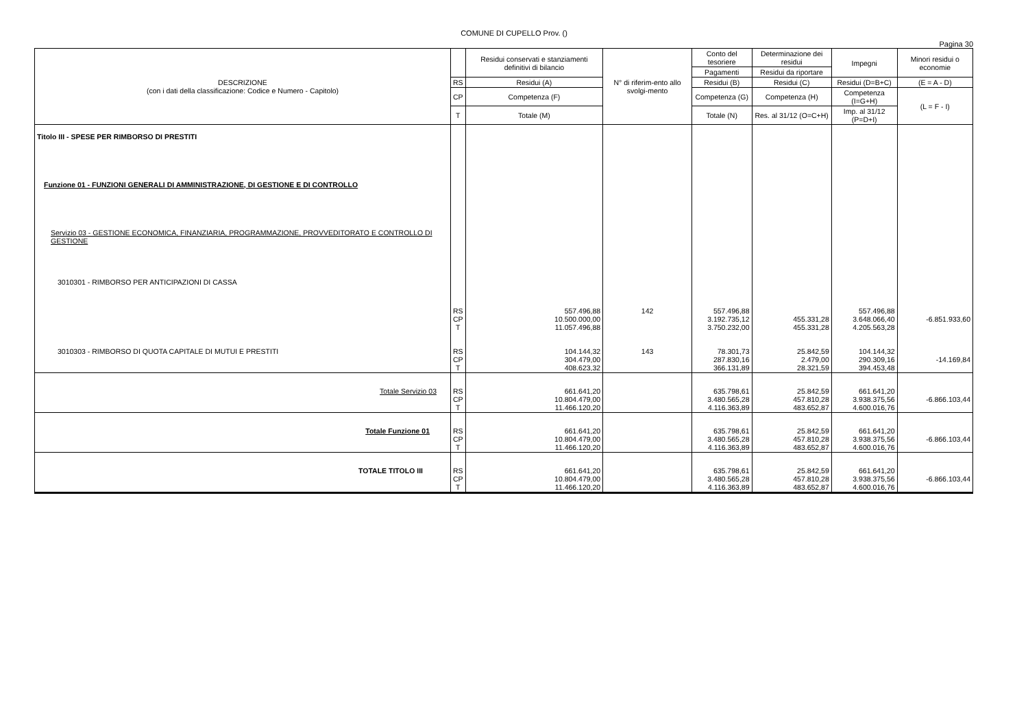COMUNE DI CUPELLO Prov. ()
Pagina 30
| DESCRIZIONE (con i dati della classificazione: Codice e Numero - Capitolo) | | Residui conservati e stanziamenti definitivi di bilancio | N° di riferim-ento allo svolgi-mento | Conto del tesoriere | Determinazione dei residui | Impegni | Minori residui o economie |
| --- | --- | --- | --- | --- | --- | --- | --- |
| | | | | Pagamenti | Residui da riportare | | |
| | RS | Residui (A) | | Residui (B) | Residui (C) | Residui (D=B+C) | (E = A - D) |
| | CP | Competenza (F) | | Competenza (G) | Competenza (H) | Competenza (I=G+H) | (L = F - I) |
| | T | Totale (M) | | Totale (N) | Res. al 31/12 (O=C+H) | Imp. al 31/12 (P=D+I) | |
| Titolo III - SPESE PER RIMBORSO DI PRESTITI Funzione 01 - FUNZIONI GENERALI DI AMMINISTRAZIONE, DI GESTIONE E DI CONTROLLO Servizio 03 - GESTIONE ECONOMICA, FINANZIARIA, PROGRAMMAZIONE, PROVVEDITORATO E CONTROLLO DI GESTIONE 3010301 - RIMBORSO PER ANTICIPAZIONI DI CASSA | RS CP T | 557.496,88 10.500.000,00 11.057.496,88 | 142 | 557.496,88 3.192.735,12 3.750.232,00 | 455.331,28 455.331,28 | 557.496,88 3.648.066,40 4.205.563,28 | -6.851.933,60 |
| 3010303 - RIMBORSO DI QUOTA CAPITALE DI MUTUI E PRESTITI | RS CP T | 104.144,32 304.479,00 408.623,32 | 143 | 78.301,73 287.830,16 366.131,89 | 25.842,59 2.479,00 28.321,59 | 104.144,32 290.309,16 394.453,48 | -14.169,84 |
| Totale Servizio 03 | RS CP T | 661.641,20 10.804.479,00 11.466.120,20 | | 635.798,61 3.480.565,28 4.116.363,89 | 25.842,59 457.810,28 483.652,87 | 661.641,20 3.938.375,56 4.600.016,76 | -6.866.103,44 |
| Totale Funzione 01 | RS CP T | 661.641,20 10.804.479,00 11.466.120,20 | | 635.798,61 3.480.565,28 4.116.363,89 | 25.842,59 457.810,28 483.652,87 | 661.641,20 3.938.375,56 4.600.016,76 | -6.866.103,44 |
| TOTALE TITOLO III | RS CP T | 661.641,20 10.804.479,00 11.466.120,20 | | 635.798,61 3.480.565,28 4.116.363,89 | 25.842,59 457.810,28 483.652,87 | 661.641,20 3.938.375,56 4.600.016,76 | -6.866.103,44 |